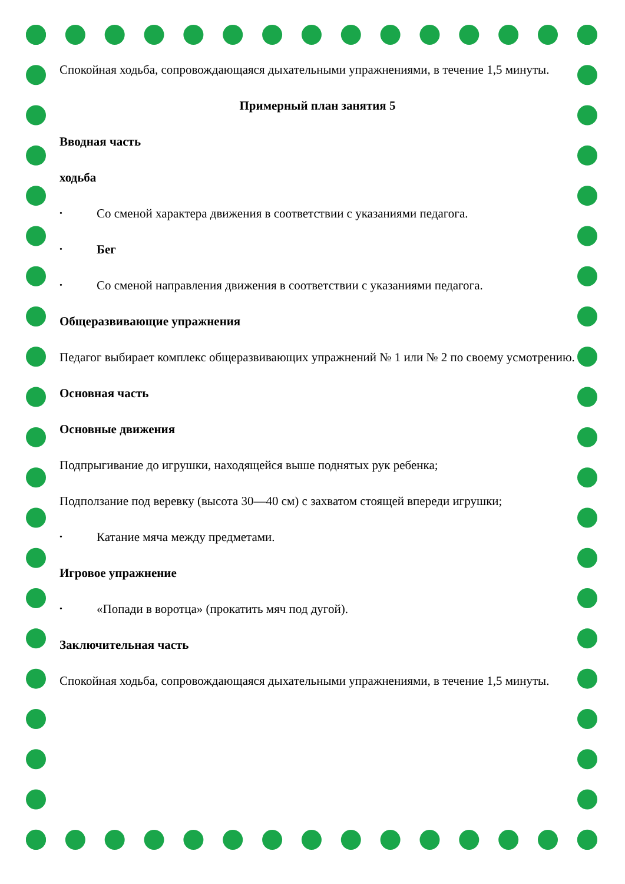Спокойная ходьба, сопровождающаяся дыхательными упражнениями, в течение 1,5 минуты.
Примерный план занятия 5
Вводная часть
ходьба
• Со сменой характера движения в соответствии с указаниями педагога.
• Бег
• Со сменой направления движения в соответствии с указаниями педагога.
Общеразвивающие упражнения
Педагог выбирает комплекс общеразвивающих упражнений № 1 или № 2 по своему усмотрению.
Основная часть
Основные движения
Подпрыгивание до игрушки, находящейся выше поднятых рук ребенка;
Подползание под веревку (высота 30—40 см) с захватом стоящей впереди игрушки;
• Катание мяча между предметами.
Игровое упражнение
• «Попади в воротца» (прокатить мяч под дугой).
Заключительная часть
Спокойная ходьба, сопровождающаяся дыхательными упражнениями, в течение 1,5 минуты.